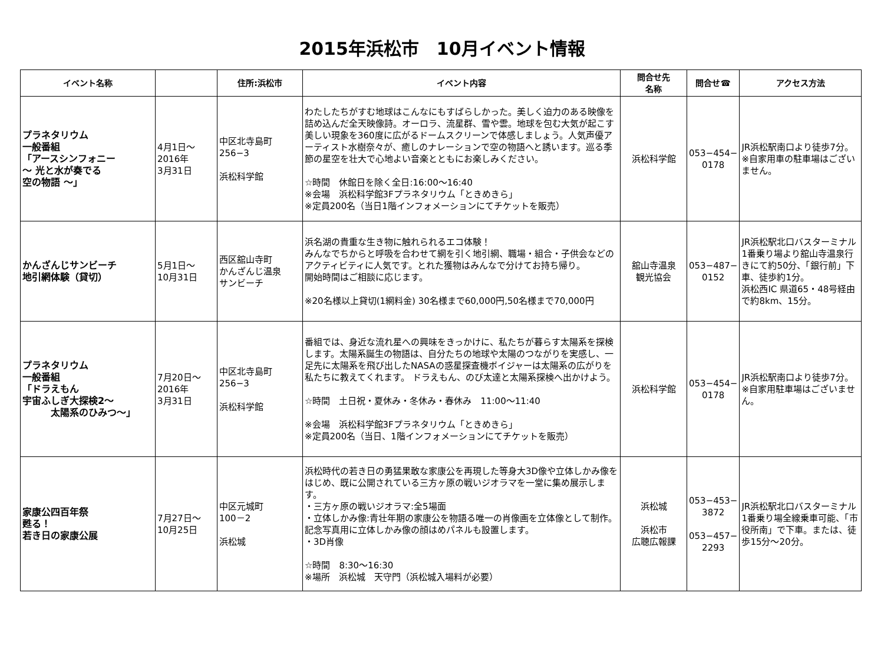2015年浜松市　10月イベント情報
| イベント名称 | | 住所:浜松市 | イベント内容 | 問合せ先 名称 | 問合せ☎ | アクセス方法 |
| --- | --- | --- | --- | --- | --- | --- |
| プラネタリウム 一般番組 「アースシンフォニー ～ 光と水が奏でる 空の物語 ～」 | 4月1日～ 2016年 3月31日 | 中区北寺島町 256−3 浜松科学館 | わたしたちがすむ地球はこんなにもすばらしかった。美しく迫力のある映像を詰め込んだ全天映像詩。オーロラ、流星群、雪や雲。地球を包む大気が起こす美しい現象を360度に広がるドームスクリーンで体感しましょう。人気声優アーティスト水樹奈々が、癒しのナレーションで空の物語へと誘います。巡る季節の星空を壮大で心地よい音楽とともにお楽しみください。 ☆時間 休館日を除く全日:16:00～16:40 ※会場 浜松科学館3Fプラネタリウム「ときめきら」 ※定員200名（当日1階インフォメーションにてチケットを販売） | 浜松科学館 | 053−454− 0178 | JR浜松駅南口より徒歩7分。 ※自家用車の駐車場はございません。 |
| かんざんじサンビーチ 地引網体験（貸切） | 5月1日～ 10月31日 | 西区舘山寺町 かんざんじ温泉 サンビーチ | 浜名湖の貴重な生き物に触れられるエコ体験！ みんなでちからと呼吸を合わせて網を引く地引網、職場・組合・子供会などのアクティビティに人気です。とれた獲物はみんなで分けてお持ち帰り。 開始時間はご相談に応じます。 ※20名様以上貸切(1網料金) 30名様まで60,000円,50名様まで70,000円 | 舘山寺温泉 観光協会 | 053−487− 0152 | JR浜松駅北口バスターミナル1番乗り場より舘山寺温泉行きにて約50分、「銀行前」下車、徒歩約1分。 浜松西IC 県道65・48号経由で約8km、15分。 |
| プラネタリウム 一般番組 「ドラえもん 宇宙ふしぎ大探検2～ 太陽系のひみつ～」 | 7月20日～ 2016年 3月31日 | 中区北寺島町 256−3 浜松科学館 | 番組では、身近な流れ星への興味をきっかけに、私たちが暮らす太陽系を探検します。太陽系誕生の物語は、自分たちの地球や太陽のつながりを実感し、一足先に太陽系を飛び出したNASAの惑星探査機ボイジャーは太陽系の広がりを私たちに教えてくれます。 ドラえもん、のび太達と太陽系探検へ出かけよう。 ☆時間 土日祝・夏休み・冬休み・春休み 11:00～11:40 ※会場 浜松科学館3Fプラネタリウム「ときめきら」 ※定員200名（当日、1階インフォメーションにてチケットを販売） | 浜松科学館 | 053−454− 0178 | JR浜松駅南口より徒歩7分。 ※自家用駐車場はございません。 |
| 家康公四百年祭 甦る！ 若き日の家康公展 | 7月27日～ 10月25日 | 中区元城町 100－2 浜松城 | 浜松時代の若き日の勇猛果敢な家康公を再現した等身大3D像や立体しかみ像をはじめ、既に公開されている三方ヶ原の戦いジオラマを一堂に集め展示します。 ・三方ヶ原の戦いジオラマ:全5場面 ・立体しかみ像:青壮年期の家康公を物語る唯一の肖像画を立体像として制作。 記念写真用に立体しかみ像の顔はめパネルも設置します。 ・3D肖像 ☆時間 8:30～16:30 ※場所 浜松城 天守門（浜松城入場料が必要） | 浜松城 浜松市 広聴広報課 | 053−453− 3872 053−457− 2293 | JR浜松駅北口バスターミナル1番乗り場全線乗車可能、「市役所南」で下車。または、徒歩15分～20分。 |